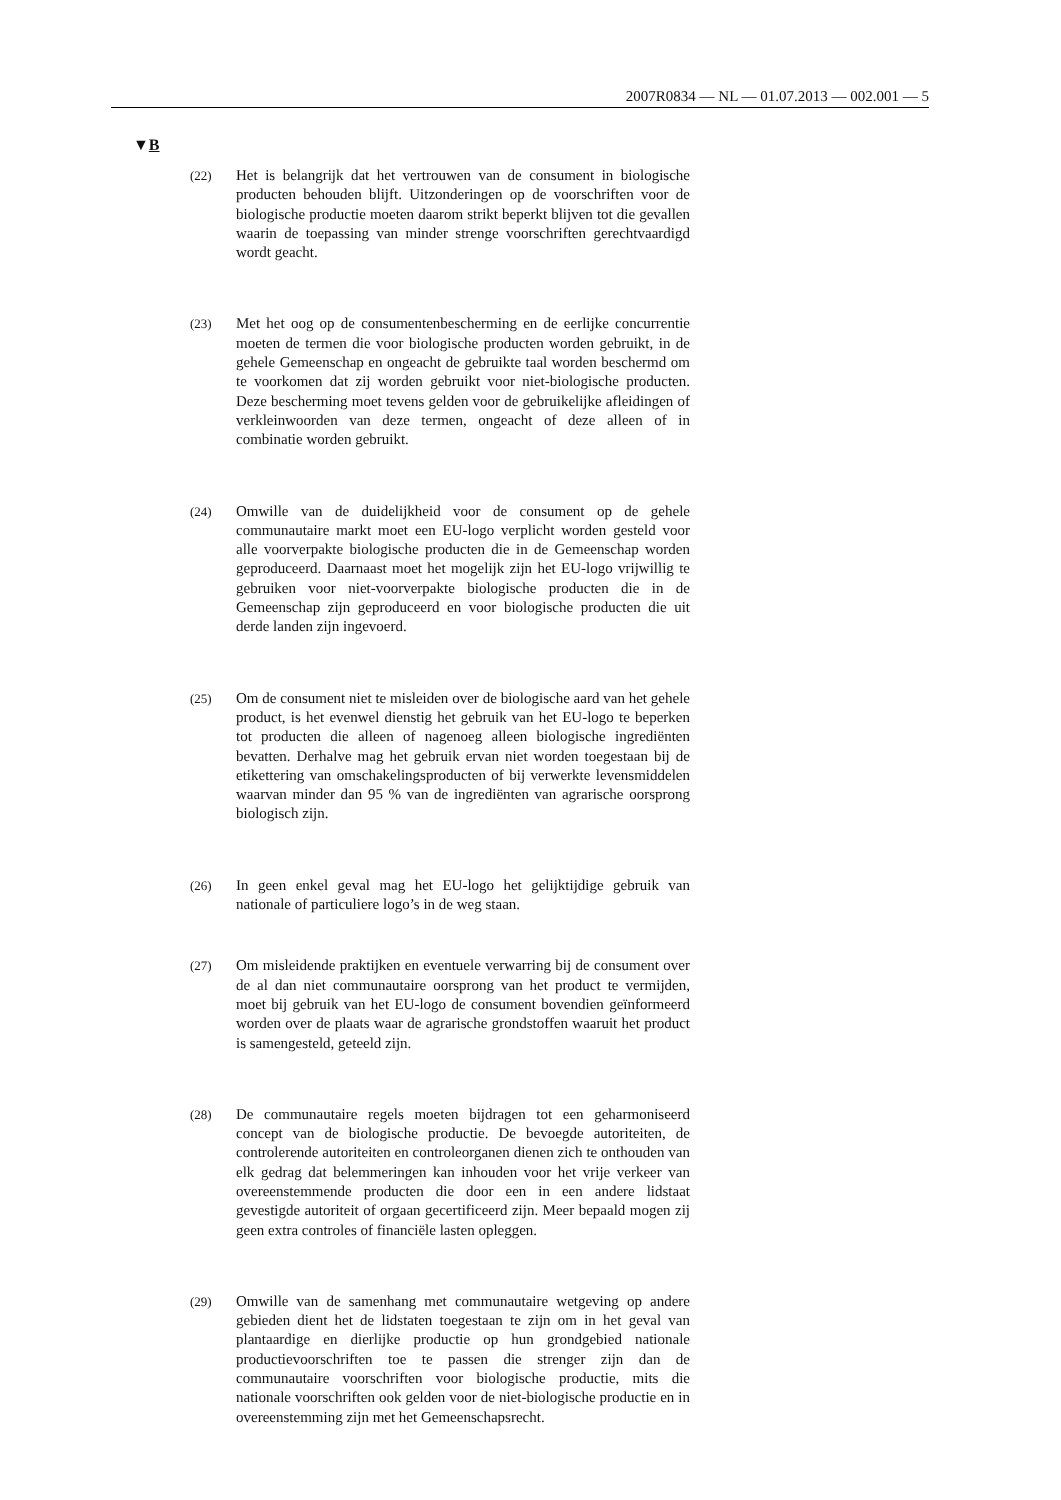2007R0834 — NL — 01.07.2013 — 002.001 — 5
▼B
(22)
Het is belangrijk dat het vertrouwen van de consument in biologische producten behouden blijft. Uitzonderingen op de voorschriften voor de biologische productie moeten daarom strikt beperkt blijven tot die gevallen waarin de toepassing van minder strenge voorschriften gerechtvaardigd wordt geacht.
(23)
Met het oog op de consumentenbescherming en de eerlijke concurrentie moeten de termen die voor biologische producten worden gebruikt, in de gehele Gemeenschap en ongeacht de gebruikte taal worden beschermd om te voorkomen dat zij worden gebruikt voor niet-biologische producten. Deze bescherming moet tevens gelden voor de gebruikelijke afleidingen of verkleinwoorden van deze termen, ongeacht of deze alleen of in combinatie worden gebruikt.
(24)
Omwille van de duidelijkheid voor de consument op de gehele communautaire markt moet een EU-logo verplicht worden gesteld voor alle voorverpakte biologische producten die in de Gemeenschap worden geproduceerd. Daarnaast moet het mogelijk zijn het EU-logo vrijwillig te gebruiken voor niet-voorverpakte biologische producten die in de Gemeenschap zijn geproduceerd en voor biologische producten die uit derde landen zijn ingevoerd.
(25)
Om de consument niet te misleiden over de biologische aard van het gehele product, is het evenwel dienstig het gebruik van het EU-logo te beperken tot producten die alleen of nagenoeg alleen biologische ingrediënten bevatten. Derhalve mag het gebruik ervan niet worden toegestaan bij de etikettering van omschakelingsproducten of bij verwerkte levensmiddelen waarvan minder dan 95 % van de ingrediënten van agrarische oorsprong biologisch zijn.
(26)
In geen enkel geval mag het EU-logo het gelijktijdige gebruik van nationale of particuliere logo’s in de weg staan.
(27)
Om misleidende praktijken en eventuele verwarring bij de consument over de al dan niet communautaire oorsprong van het product te vermijden, moet bij gebruik van het EU-logo de consument bovendien geïnformeerd worden over de plaats waar de agrarische grondstoffen waaruit het product is samengesteld, geteeld zijn.
(28)
De communautaire regels moeten bijdragen tot een geharmoniseerd concept van de biologische productie. De bevoegde autoriteiten, de controlerende autoriteiten en controleorganen dienen zich te onthouden van elk gedrag dat belemmeringen kan inhouden voor het vrije verkeer van overeenstemmende producten die door een in een andere lidstaat gevestigde autoriteit of orgaan gecertificeerd zijn. Meer bepaald mogen zij geen extra controles of financiële lasten opleggen.
(29)
Omwille van de samenhang met communautaire wetgeving op andere gebieden dient het de lidstaten toegestaan te zijn om in het geval van plantaardige en dierlijke productie op hun grondgebied nationale productievoorschriften toe te passen die strenger zijn dan de communautaire voorschriften voor biologische productie, mits die nationale voorschriften ook gelden voor de niet-biologische productie en in overeenstemming zijn met het Gemeenschapsrecht.